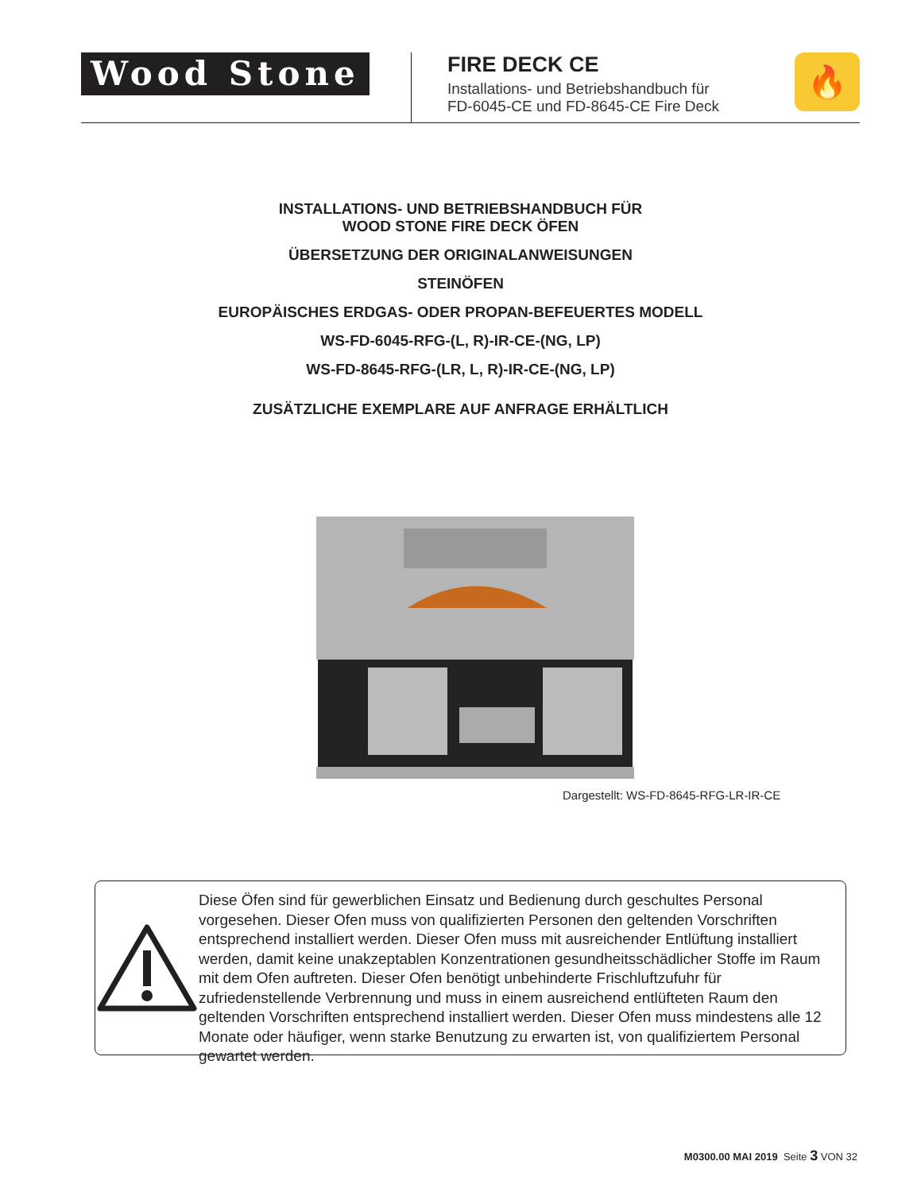Wood Stone
FIRE DECK CE
Installations- und Betriebshandbuch für
FD-6045-CE und FD-8645-CE Fire Deck
🔥
INSTALLATIONS- UND BETRIEBSHANDBUCH FÜR
WOOD STONE FIRE DECK ÖFEN
ÜBERSETZUNG DER ORIGINALANWEISUNGEN
STEINÖFEN
EUROPÄISCHES ERDGAS- ODER PROPAN-BEFEUERTES MODELL
WS-FD-6045-RFG-(L, R)-IR-CE-(NG, LP)
WS-FD-8645-RFG-(LR, L, R)-IR-CE-(NG, LP)
ZUSÄTZLICHE EXEMPLARE AUF ANFRAGE ERHÄLTLICH
Dargestellt: WS-FD-8645-RFG-LR-IR-CE
Diese Öfen sind für gewerblichen Einsatz und Bedienung durch geschultes Personal vorgesehen. Dieser Ofen muss von qualifizierten Personen den geltenden Vorschriften entsprechend installiert werden. Dieser Ofen muss mit ausreichender Entlüftung installiert werden, damit keine unakzeptablen Konzentrationen gesundheitsschädlicher Stoffe im Raum mit dem Ofen auftreten. Dieser Ofen benötigt unbehinderte Frischluftzufuhr für zufriedenstellende Verbrennung und muss in einem ausreichend entlüfteten Raum den geltenden Vorschriften entsprechend installiert werden. Dieser Ofen muss mindestens alle 12 Monate oder häufiger, wenn starke Benutzung zu erwarten ist, von qualifiziertem Personal gewartet werden.
M0300.00 MAI 2019 Seite 3 VON 32